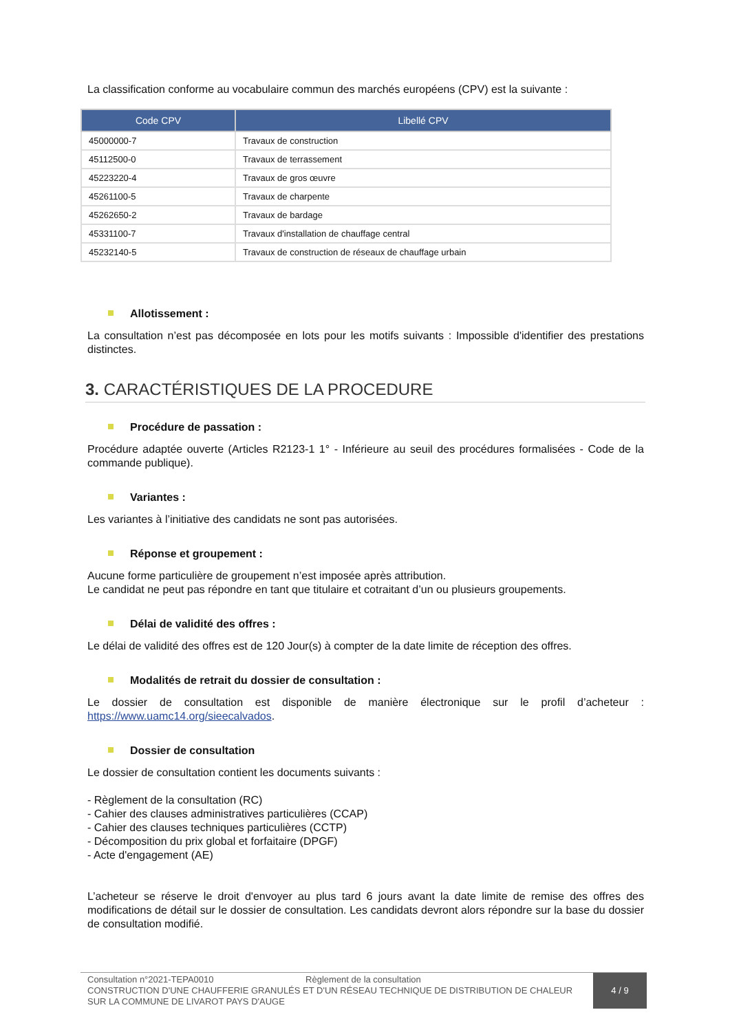La classification conforme au vocabulaire commun des marchés européens (CPV) est la suivante :
| Code CPV | Libellé CPV |
| --- | --- |
| 45000000-7 | Travaux de construction |
| 45112500-0 | Travaux de terrassement |
| 45223220-4 | Travaux de gros œuvre |
| 45261100-5 | Travaux de charpente |
| 45262650-2 | Travaux de bardage |
| 45331100-7 | Travaux d'installation de chauffage central |
| 45232140-5 | Travaux de construction de réseaux de chauffage urbain |
Allotissement :
La consultation n’est pas décomposée en lots pour les motifs suivants : Impossible d'identifier des prestations distinctes.
3. CARACTÉRISTIQUES DE LA PROCEDURE
Procédure de passation :
Procédure adaptée ouverte (Articles R2123-1 1° - Inférieure au seuil des procédures formalisées - Code de la commande publique).
Variantes :
Les variantes à l’initiative des candidats ne sont pas autorisées.
Réponse et groupement :
Aucune forme particulière de groupement n’est imposée après attribution.
Le candidat ne peut pas répondre en tant que titulaire et cotraitant d’un ou plusieurs groupements.
Délai de validité des offres :
Le délai de validité des offres est de 120 Jour(s) à compter de la date limite de réception des offres.
Modalités de retrait du dossier de consultation :
Le dossier de consultation est disponible de manière électronique sur le profil d’acheteur : https://www.uamc14.org/sieecalvados.
Dossier de consultation
Le dossier de consultation contient les documents suivants :
- Règlement de la consultation (RC)
- Cahier des clauses administratives particulières (CCAP)
- Cahier des clauses techniques particulières (CCTP)
- Décomposition du prix global et forfaitaire (DPGF)
- Acte d'engagement (AE)
L’acheteur se réserve le droit d'envoyer au plus tard 6 jours avant la date limite de remise des offres des modifications de détail sur le dossier de consultation. Les candidats devront alors répondre sur la base du dossier de consultation modifié.
Consultation n°2021-TEPA0010 Règlement de la consultation
CONSTRUCTION D'UNE CHAUFFERIE GRANULÉS ET D'UN RÉSEAU TECHNIQUE DE DISTRIBUTION DE CHALEUR SUR LA COMMUNE DE LIVAROT PAYS D'AUGE
4 / 9